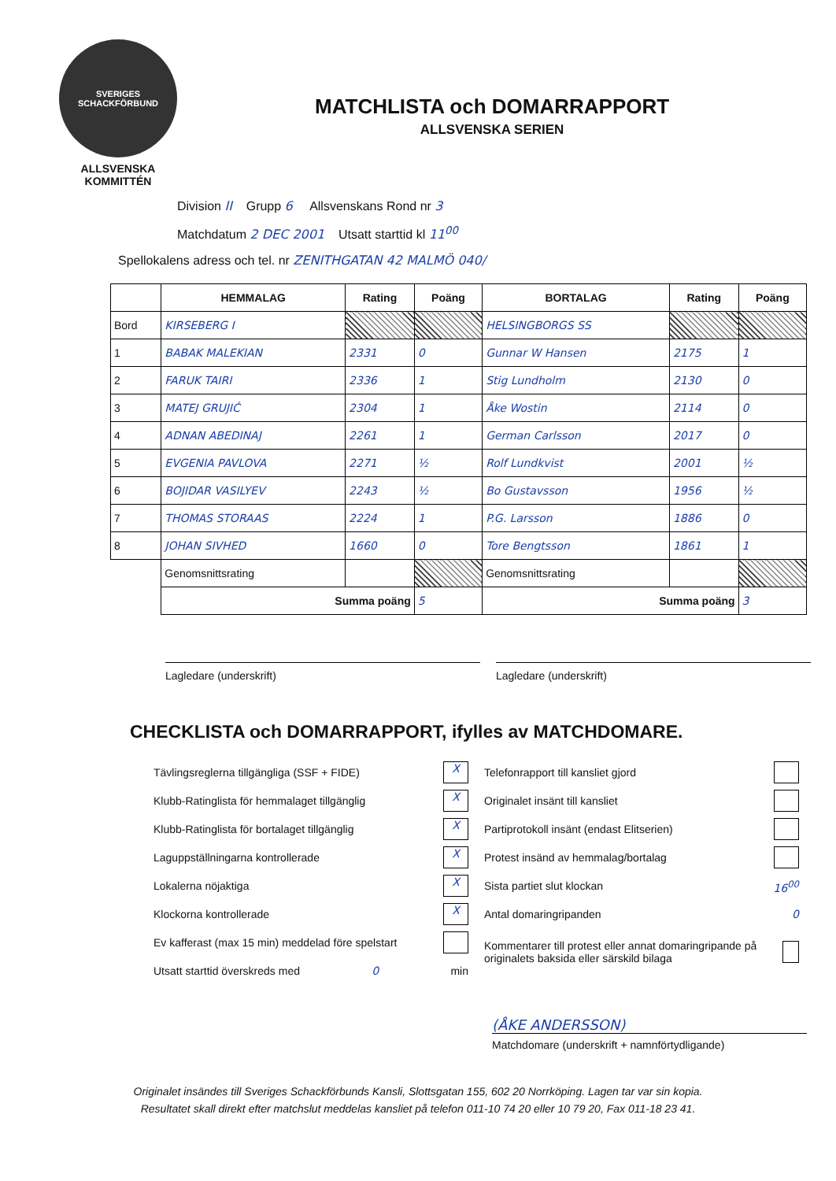SVERIGES SCHACKFÖRBUND
ALLSVENSKA
KOMMITTÉN
MATCHLISTA och DOMARRAPPORT
ALLSVENSKA SERIEN
Division II Grupp 6 Allsvenskans Rond nr 3
Matchdatum 2 DEC 2001 Utsatt starttid kl 11<sup>00</sup>
Spellokalens adress och tel. nr ZENITHGATAN 42 MALMÖ 040/
| | HEMMALAG | Rating | Poäng | BORTALAG | Rating | Poäng |
| --- | --- | --- | --- | --- | --- | --- |
| Bord | KIRSEBERG I | | | HELSINGBORGS SS | | |
| 1 | BABAK MALEKIAN | 2331 | 0 | Gunnar W Hansen | 2175 | 1 |
| 2 | FARUK TAIRI | 2336 | 1 | Stig Lundholm | 2130 | 0 |
| 3 | MATEJ GRUJIĆ | 2304 | 1 | Åke Wostin | 2114 | 0 |
| 4 | ADNAN ABEDINAJ | 2261 | 1 | German Carlsson | 2017 | 0 |
| 5 | EVGENIA PAVLOVA | 2271 | ½ | Rolf Lundkvist | 2001 | ½ |
| 6 | BOJIDAR VASILYEV | 2243 | ½ | Bo Gustavsson | 1956 | ½ |
| 7 | THOMAS STORAAS | 2224 | 1 | P.G. Larsson | 1886 | 0 |
| 8 | JOHAN SIVHED | 1660 | 0 | Tore Bengtsson | 1861 | 1 |
| | Genomsnittsrating | | | Genomsnittsrating | | |
| | Summa poäng | | 5 | Summa poäng | | 3 |
Lagledare (underskrift) Lagledare (underskrift)
CHECKLISTA och DOMARRAPPORT, ifylles av MATCHDOMARE.
Tävlingsreglerna tillgängliga (SSF + FIDE) X
Klubb-Ratinglista för hemmalaget tillgänglig X
Klubb-Ratinglista för bortalaget tillgänglig X
Laguppställningarna kontrollerade X
Lokalerna nöjaktiga X
Klockorna kontrollerade X
Ev kafferast (max 15 min) meddelad före spelstart
Utsatt starttid överskreds med 0 min
Telefonrapport till kansliet gjord
Originalet insänt till kansliet
Partiprotokoll insänt (endast Elitserien)
Protest insänd av hemmalag/bortalag
Sista partiet slut klockan 16<sup>00</sup>
Antal domaringripanden 0
Kommentarer till protest eller annat domaringripande på originalets baksida eller särskild bilaga
(ÅKE ANDERSSON)
Matchdomare (underskrift + namnförtydligande)
Originalet insändes till Sveriges Schackförbunds Kansli, Slottsgatan 155, 602 20 Norrköping. Lagen tar var sin kopia.
Resultatet skall direkt efter matchslut meddelas kansliet på telefon 011-10 74 20 eller 10 79 20, Fax 011-18 23 41.